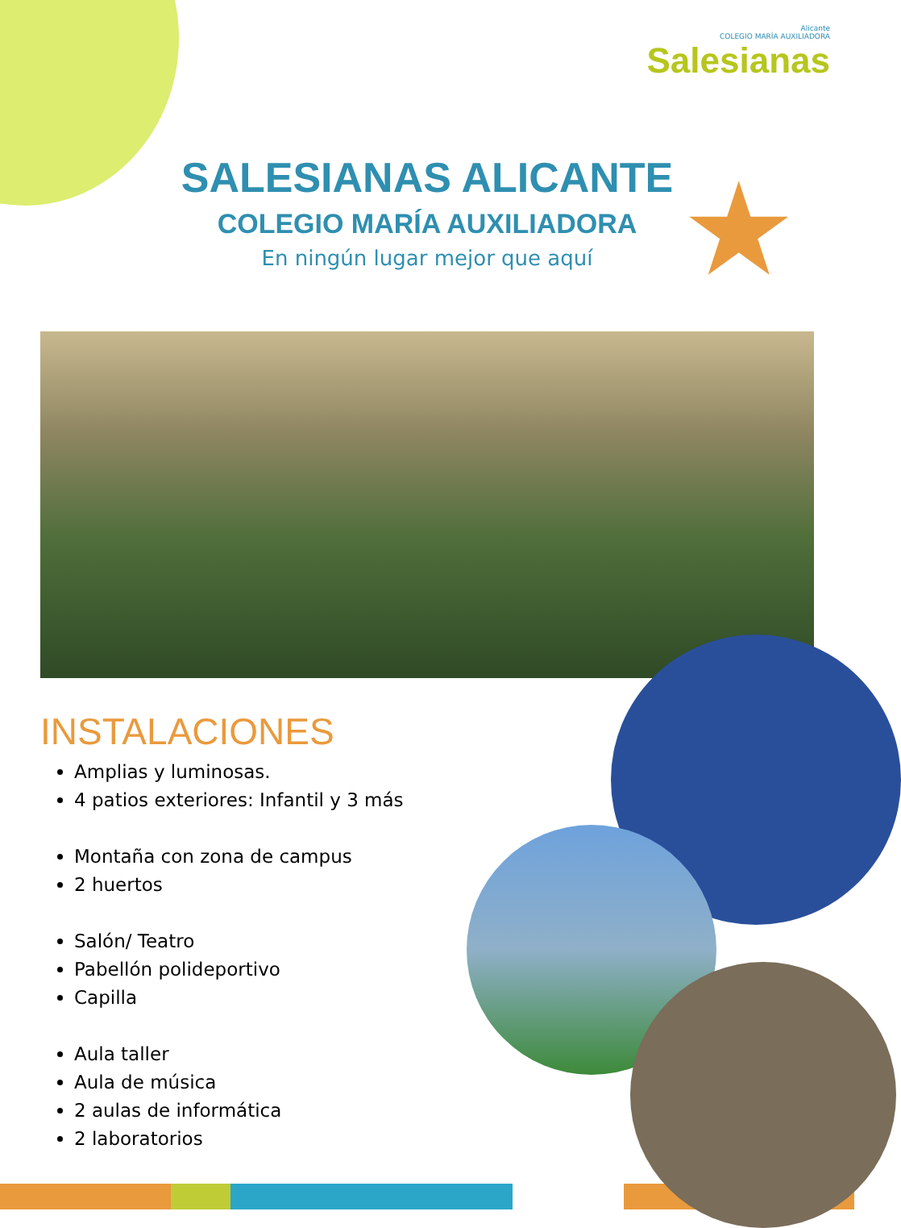Alicante
COLEGIO MARÍA AUXILIADORA
Salesianas
SALESIANAS ALICANTE
COLEGIO MARÍA AUXILIADORA
En ningún lugar mejor que aquí
★
INSTALACIONES
Amplias y luminosas.
4 patios exteriores: Infantil y 3 más
Montaña con zona de campus
2 huertos
Salón/ Teatro
Pabellón polideportivo
Capilla
Aula taller
Aula de música
2 aulas de informática
2 laboratorios